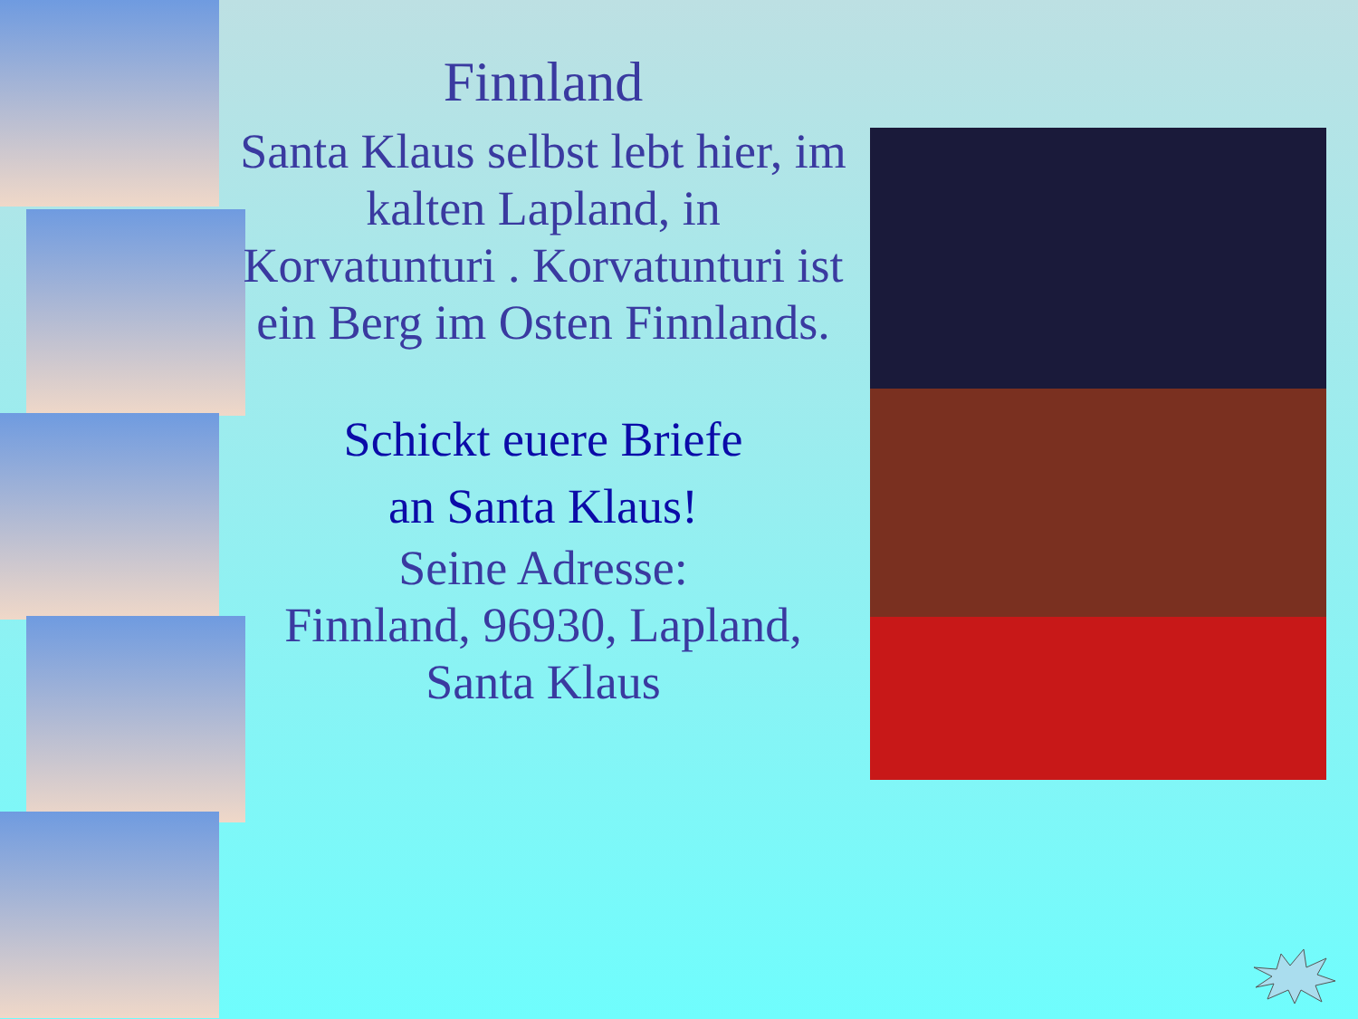Finnland
Santa Klaus selbst lebt hier, im kalten Lapland, in Korvatunturi . Korvatunturi ist ein Berg im Osten Finnlands.
Schickt euere Briefe
an Santa Klaus!
Seine Adresse:
Finnland, 96930, Lapland, Santa Klaus